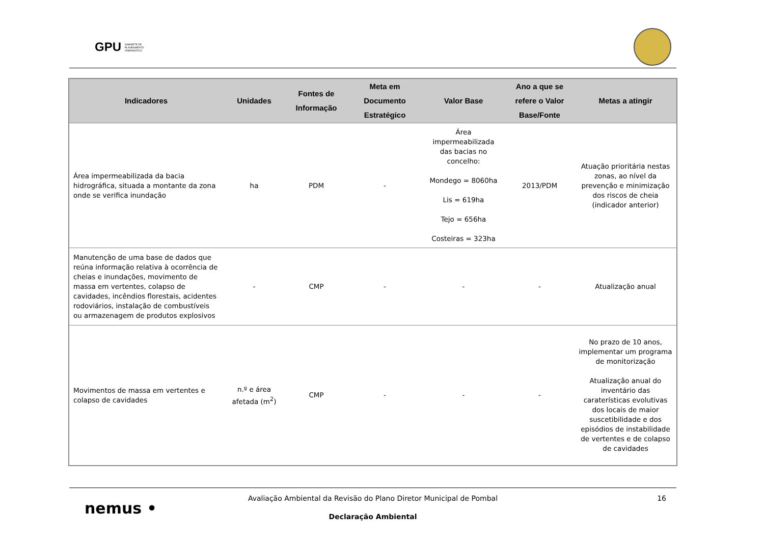GPU GABINETE DE
PLANEAMENTO
URBANÍSTICO
| Indicadores | Unidades | Fontes de Informação | Meta em Documento Estratégico | Valor Base | Ano a que se refere o Valor Base/Fonte | Metas a atingir |
| --- | --- | --- | --- | --- | --- | --- |
| Área impermeabilizada da bacia hidrográfica, situada a montante da zona onde se verifica inundação | ha | PDM | - | Área impermeabilizada das bacias no concelho: Mondego = 8060ha Lis = 619ha Tejo = 656ha Costeiras = 323ha | 2013/PDM | Atuação prioritária nestas zonas, ao nível da prevenção e minimização dos riscos de cheia (indicador anterior) |
| Manutenção de uma base de dados que reúna informação relativa à ocorrência de cheias e inundações, movimento de massa em vertentes, colapso de cavidades, incêndios florestais, acidentes rodoviários, instalação de combustíveis ou armazenagem de produtos explosivos | - | CMP | - | - | - | Atualização anual |
| Movimentos de massa em vertentes e colapso de cavidades | n.º e área afetada (m<sup>2</sup>) | CMP | - | - | - | No prazo de 10 anos, implementar um programa de monitorização Atualização anual do inventário das caraterísticas evolutivas dos locais de maior suscetibilidade e dos episódios de instabilidade de vertentes e de colapso de cavidades |
nemus •
Avaliação Ambiental da Revisão do Plano Diretor Municipal de Pombal
16
Declaração Ambiental